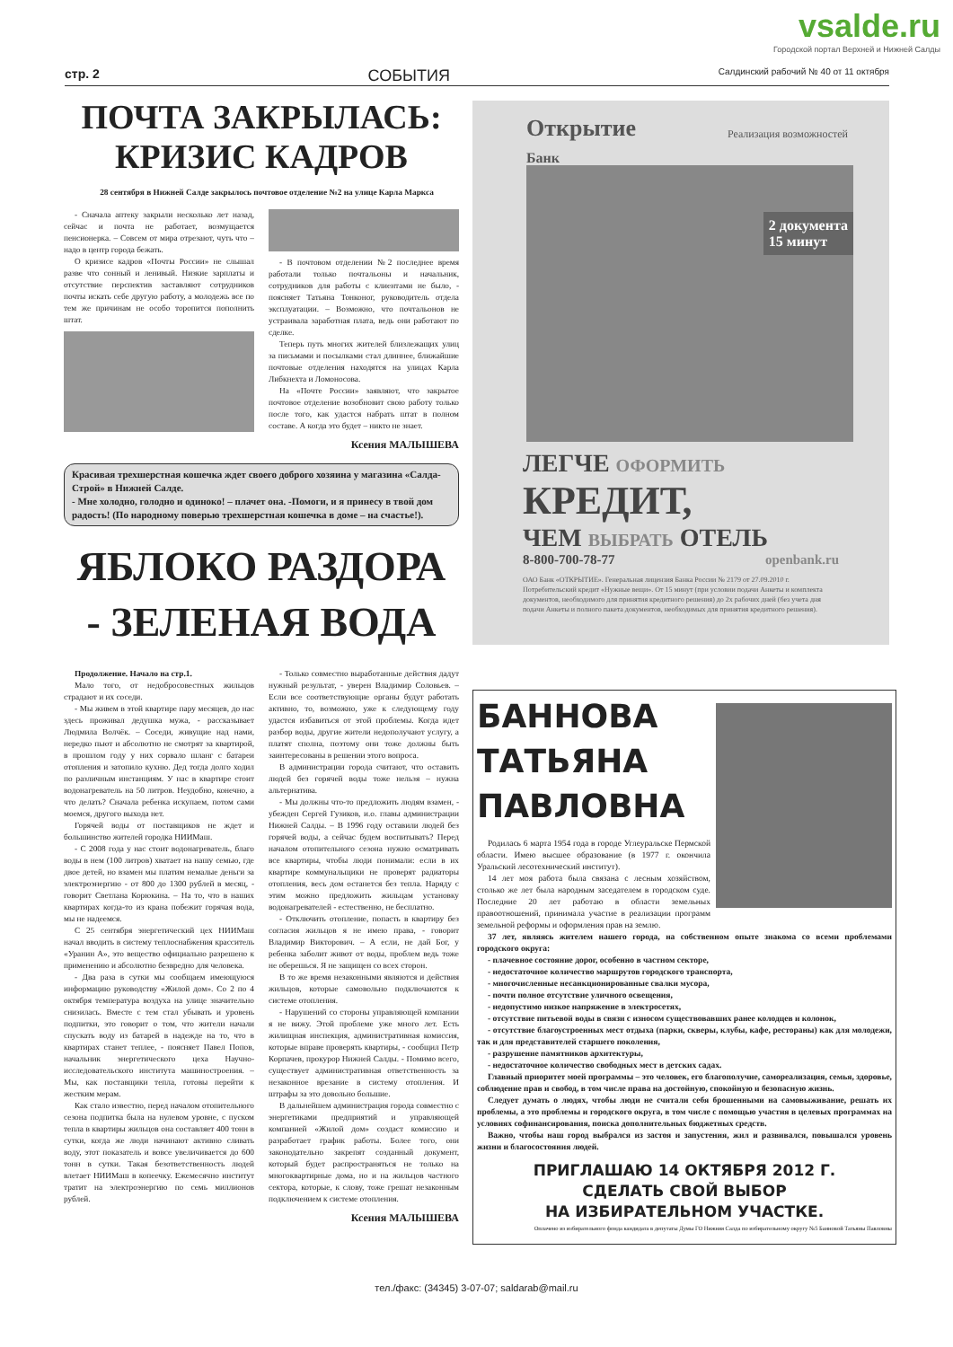vsalde.ru
Городской портал Верхней и Нижней Салды
стр. 2 СОБЫТИЯ Салдинский рабочий № 40 от 11 октября
ПОЧТА ЗАКРЫЛАСЬ:
КРИЗИС КАДРОВ
28 сентября в Нижней Салде закрылось почтовое отделение №2 на улице Карла Маркса
- Сначала аптеку закрыли несколько лет назад, сейчас и почта не работает, возмущается пенсионерка. – Совсем от мира отрезают, чуть что – надо в центр города бежать.
О кризисе кадров «Почты России» не слышал разве что сонный и ленивый. Низкие зарплаты и отсутствие перспектив заставляют сотрудников почты искать себе другую работу, а молодежь все по тем же причинам не особо торопится пополнить штат.
- В почтовом отделении №2 последнее время работали только почтальоны и начальник, сотрудников для работы с клиентами не было, - поясняет Татьяна Тонконог, руководитель отдела эксплуатации. – Возможно, что почтальонов не устраивала заработная плата, ведь они работают по сделке.
Теперь путь многих жителей близлежащих улиц за письмами и посылками стал длиннее, ближайшие почтовые отделения находятся на улицах Карла Либкнехта и Ломоносова.
На «Почте России» заявляют, что закрытое почтовое отделение возобновит свою работу только после того, как удастся набрать штат в полном составе. А когда это будет – никто не знает.
Ксения МАЛЫШЕВА
Красивая трехшерстная кошечка ждет своего доброго хозяина у магазина «Салда-Строй» в Нижней Салде.
- Мне холодно, голодно и одиноко! – плачет она. -Помоги, и я принесу в твой дом радость! (По народному поверью трехшерстная кошечка в доме – на счастье!).
ЯБЛОКО РАЗДОРА
- ЗЕЛЕНАЯ ВОДА
Продолжение. Начало на стр.1.
Мало того, от недобросовестных жильцов страдают и их соседи.
- Мы живем в этой квартире пару месяцев, до нас здесь проживал дедушка мужа, - рассказывает Людмила Волчёк. – Соседи, живущие над нами, нередко пьют и абсолютно не смотрят за квартирой, в прошлом году у них сорвало шланг с батареи отопления и затопило кухню. Дед тогда долго ходил по различным инстанциям. У нас в квартире стоит водонагреватель на 50 литров. Неудобно, конечно, а что делать? Сначала ребенка искупаем, потом сами моемся, другого выхода нет.
Горячей воды от поставщиков не ждет и большинство жителей городка НИИМаш.
- С 2008 года у нас стоит водонагреватель, благо воды в нем (100 литров) хватает на нашу семью, где двое детей, но взамен мы платим немалые деньги за электроэнергию - от 800 до 1300 рублей в месяц, - говорит Светлана Корюкина. – На то, что в наших квартирах когда-то из крана побежит горячая вода, мы не надеемся.
С 25 сентября энергетический цех НИИМаш начал вводить в систему теплоснабжения красситель «Уранин А», это вещество официально разрешено к применению и абсолютно безвредно для человека.
- Два раза в сутки мы сообщаем имеющуюся информацию руководству «Жилой дом». Со 2 по 4 октября температура воздуха на улице значительно снизилась. Вместе с тем стал убывать и уровень подпитки, это говорит о том, что жители начали спускать воду из батарей в надежде на то, что в квартирах станет теплее, - поясняет Павел Попов, начальник энергетического цеха Научно-исследовательского института машиностроения. – Мы, как поставщики тепла, готовы перейти к жестким мерам.
Как стало известно, перед началом отопительного сезона подпитка была на нулевом уровне, с пуском тепла в квартиры жильцов она составляет 400 тонн в сутки, когда же люди начинают активно сливать воду, этот показатель и вовсе увеличивается до 600 тонн в сутки. Такая безответственность людей влетает НИИМаш в копеечку. Ежемесячно институт тратит на электроэнергию по семь миллионов рублей.
- Только совместно выработанные действия дадут нужный результат, - уверен Владимир Соловьев. – Если все соответствующие органы будут работать активно, то, возможно, уже к следующему году удастся избавиться от этой проблемы. Когда идет разбор воды, другие жители недополучают услугу, а платят сполна, поэтому они тоже должны быть заинтересованы в решении этого вопроса.
В администрации города считают, что оставить людей без горячей воды тоже нельзя – нужна альтернатива.
- Мы должны что-то предложить людям взамен, - убежден Сергей Гузиков, и.о. главы администрации Нижней Салды. – В 1996 году оставили людей без горячей воды, а сейчас будем воспитывать? Перед началом отопительного сезона нужно осматривать все квартиры, чтобы люди понимали: если в их квартире коммунальщики не проверят радиаторы отопления, весь дом останется без тепла. Наряду с этим можно предложить жильцам установку водонагревателей - естественно, не бесплатно.
- Отключить отопление, попасть в квартиру без согласия жильцов я не имею права, - говорит Владимир Викторович. – А если, не дай Бог, у ребенка заболит живот от воды, проблем ведь тоже не оберешься. Я не защищен со всех сторон.
В то же время незаконными являются и действия жильцов, которые самовольно подключаются к системе отопления.
- Нарушений со стороны управляющей компании я не вижу. Этой проблеме уже много лет. Есть жилищная инспекция, административная комиссия, которые вправе проверять квартиры, - сообщил Петр Корпачев, прокурор Нижней Салды. - Помимо всего, существует административная ответственность за незаконное врезание в систему отопления. И штрафы за это довольно большие.
В дальнейшем администрация города совместно с энергетиками предприятий и управляющей компанией «Жилой дом» создаст комиссию и разработает график работы. Более того, они законодательно закрепят созданный документ, который будет распространяться не только на многоквартирные дома, но и на жильцов частного сектора, которые, к слову, тоже грешат незаконным подключением к системе отопления.
Ксения МАЛЫШЕВА
Открытие
Банк
Реализация возможностей
2 документа
15 минут
ЛЕГЧЕ ОФОРМИТЬ
КРЕДИТ,
ЧЕМ ВЫБРАТЬ ОТЕЛЬ
8-800-700-78-77 openbank.ru
ОАО Банк «ОТКРЫТИЕ». Генеральная лицензия Банка России № 2179 от 27.09.2010 г. Потребительский кредит «Нужные вещи». От 15 минут (при условии подачи Анкеты и комплекта документов, необходимого для принятия кредитного решения) до 2х рабочих дней (без учета дня подачи Анкеты и полного пакета документов, необходимых для принятия кредитного решения).
БАННОВА
ТАТЬЯНА
ПАВЛОВНА
Родилась 6 марта 1954 года в городе Углеуральске Пермской области. Имею высшее образование (в 1977 г. окончила Уральский лесотехнический институт).
14 лет моя работа была связана с лесным хозяйством, столько же лет была народным заседателем в городском суде. Последние 20 лет работаю в области земельных правоотношений, принимала участие в реализации программ земельной реформы и оформления прав на землю.
37 лет, являясь жителем нашего города, на собственном опыте знакома со всеми проблемами городского округа:
- плачевное состояние дорог, особенно в частном секторе,
- недостаточное количество маршрутов городского транспорта,
- многочисленные несанкционированные свалки мусора,
- почти полное отсутствие уличного освещения,
- недопустимо низкое напряжение в электросетях,
- отсутствие питьевой воды в связи с износом существовавших ранее колодцев и колонок,
- отсутствие благоустроенных мест отдыха (парки, скверы, клубы, кафе, рестораны) как для молодежи, так и для представителей старшего поколения,
- разрушение памятников архитектуры,
- недостаточное количество свободных мест в детских садах.
Главный приоритет моей программы – это человек, его благополучие, самореализация, семья, здоровье, соблюдение прав и свобод, в том числе права на достойную, спокойную и безопасную жизнь.
Следует думать о людях, чтобы люди не считали себя брошенными на самовыживание, решать их проблемы, а это проблемы и городского округа, в том числе с помощью участия в целевых программах на условиях софинансирования, поиска дополнительных бюджетных средств.
Важно, чтобы наш город выбрался из застоя и запустения, жил и развивался, повышался уровень жизни и благосостояния людей.
ПРИГЛАШАЮ 14 ОКТЯБРЯ 2012 Г.
СДЕЛАТЬ СВОЙ ВЫБОР
НА ИЗБИРАТЕЛЬНОМ УЧАСТКЕ.
Оплачено из избирательного фонда кандидата в депутаты Думы ГО Нижняя Салда по избирательному округу №5 Банновой Татьяны Павловны
тел./факс: (34345) 3-07-07; saldarab@mail.ru